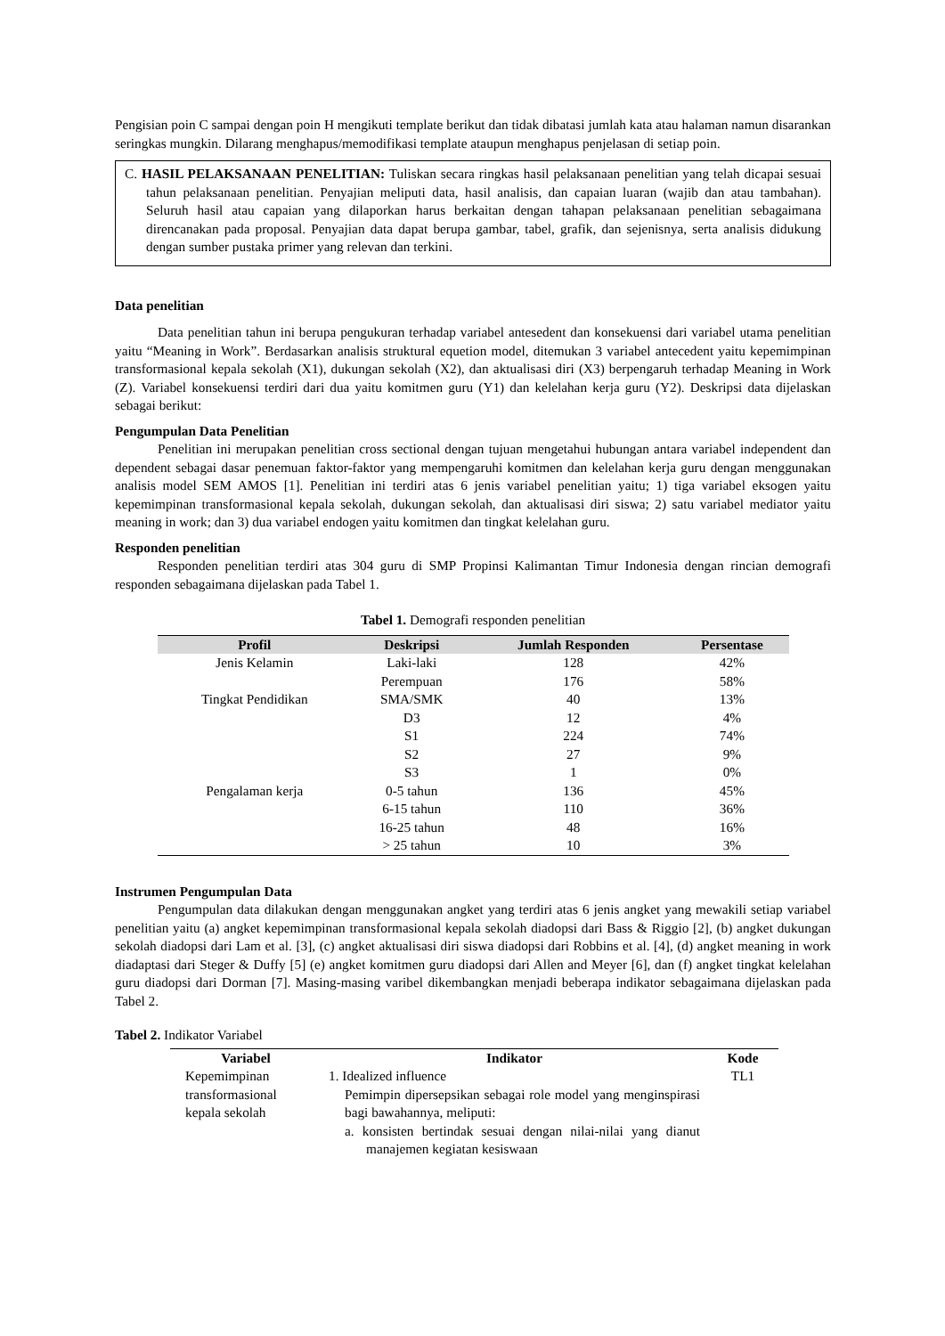Pengisian poin C sampai dengan poin H mengikuti template berikut dan tidak dibatasi jumlah kata atau halaman namun disarankan seringkas mungkin. Dilarang menghapus/memodifikasi template ataupun menghapus penjelasan di setiap poin.
C. HASIL PELAKSANAAN PENELITIAN: Tuliskan secara ringkas hasil pelaksanaan penelitian yang telah dicapai sesuai tahun pelaksanaan penelitian. Penyajian meliputi data, hasil analisis, dan capaian luaran (wajib dan atau tambahan). Seluruh hasil atau capaian yang dilaporkan harus berkaitan dengan tahapan pelaksanaan penelitian sebagaimana direncanakan pada proposal. Penyajian data dapat berupa gambar, tabel, grafik, dan sejenisnya, serta analisis didukung dengan sumber pustaka primer yang relevan dan terkini.
Data penelitian
Data penelitian tahun ini berupa pengukuran terhadap variabel antesedent dan konsekuensi dari variabel utama penelitian yaitu “Meaning in Work”. Berdasarkan analisis struktural equetion model, ditemukan 3 variabel antecedent yaitu kepemimpinan transformasional kepala sekolah (X1), dukungan sekolah (X2), dan aktualisasi diri (X3) berpengaruh terhadap Meaning in Work (Z). Variabel konsekuensi terdiri dari dua yaitu komitmen guru (Y1) dan kelelahan kerja guru (Y2). Deskripsi data dijelaskan sebagai berikut:
Pengumpulan Data Penelitian
Penelitian ini merupakan penelitian cross sectional dengan tujuan mengetahui hubungan antara variabel independent dan dependent sebagai dasar penemuan faktor-faktor yang mempengaruhi komitmen dan kelelahan kerja guru dengan menggunakan analisis model SEM AMOS [1]. Penelitian ini terdiri atas 6 jenis variabel penelitian yaitu; 1) tiga variabel eksogen yaitu kepemimpinan transformasional kepala sekolah, dukungan sekolah, dan aktualisasi diri siswa; 2) satu variabel mediator yaitu meaning in work; dan 3) dua variabel endogen yaitu komitmen dan tingkat kelelahan guru.
Responden penelitian
Responden penelitian terdiri atas 304 guru di SMP Propinsi Kalimantan Timur Indonesia dengan rincian demografi responden sebagaimana dijelaskan pada Tabel 1.
Tabel 1. Demografi responden penelitian
| Profil | Deskripsi | Jumlah Responden | Persentase |
| --- | --- | --- | --- |
| Jenis Kelamin | Laki-laki | 128 | 42% |
| | Perempuan | 176 | 58% |
| Tingkat Pendidikan | SMA/SMK | 40 | 13% |
| | D3 | 12 | 4% |
| | S1 | 224 | 74% |
| | S2 | 27 | 9% |
| | S3 | 1 | 0% |
| Pengalaman kerja | 0-5 tahun | 136 | 45% |
| | 6-15 tahun | 110 | 36% |
| | 16-25 tahun | 48 | 16% |
| | > 25 tahun | 10 | 3% |
Instrumen Pengumpulan Data
Pengumpulan data dilakukan dengan menggunakan angket yang terdiri atas 6 jenis angket yang mewakili setiap variabel penelitian yaitu (a) angket kepemimpinan transformasional kepala sekolah diadopsi dari Bass & Riggio [2], (b) angket dukungan sekolah diadopsi dari Lam et al. [3], (c) angket aktualisasi diri siswa diadopsi dari Robbins et al. [4], (d) angket meaning in work diadaptasi dari Steger & Duffy [5] (e) angket komitmen guru diadopsi dari Allen and Meyer [6], dan (f) angket tingkat kelelahan guru diadopsi dari Dorman [7]. Masing-masing varibel dikembangkan menjadi beberapa indikator sebagaimana dijelaskan pada Tabel 2.
Tabel 2. Indikator Variabel
| Variabel | Indikator | Kode |
| --- | --- | --- |
| Kepemimpinan transformasional kepala sekolah | 1. Idealized influence Pemimpin dipersepsikan sebagai role model yang menginspirasi bagi bawahannya, meliputi: a. konsisten bertindak sesuai dengan nilai-nilai yang dianut manajemen kegiatan kesiswaan | TL1 |